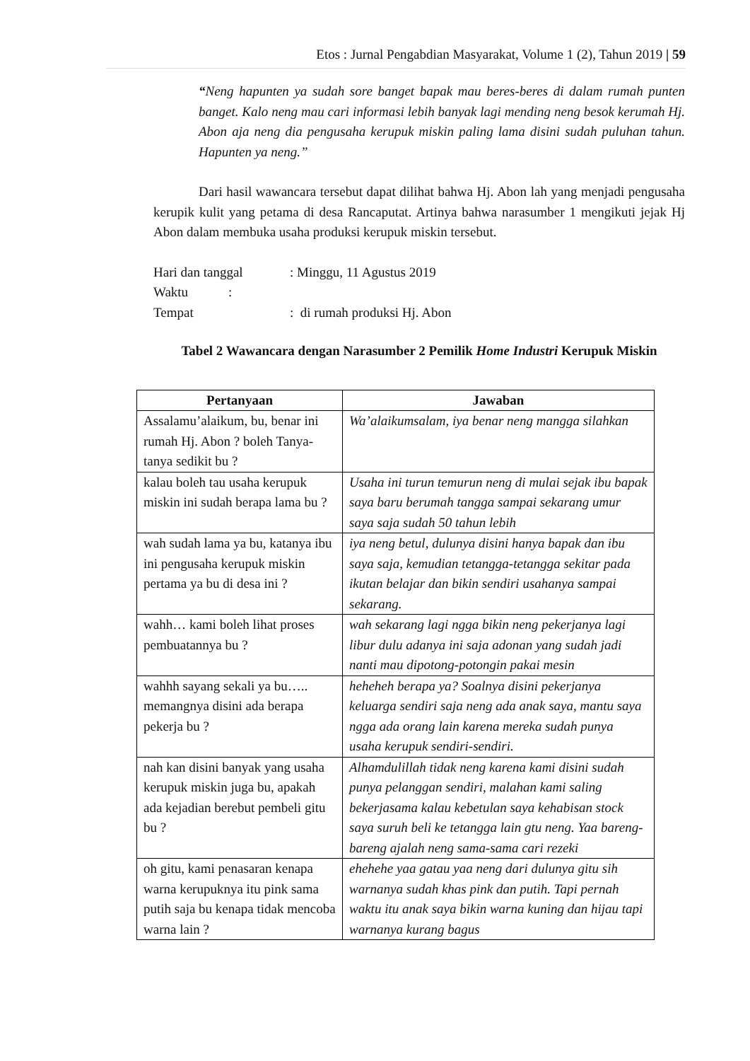Etos : Jurnal Pengabdian Masyarakat, Volume 1 (2), Tahun 2019 | 59
“Neng hapunten ya sudah sore banget bapak mau beres-beres di dalam rumah punten banget. Kalo neng mau cari informasi lebih banyak lagi mending neng besok kerumah Hj. Abon aja neng dia pengusaha kerupuk miskin paling lama disini sudah puluhan tahun. Hapunten ya neng.”
Dari hasil wawancara tersebut dapat dilihat bahwa Hj. Abon lah yang menjadi pengusaha kerupik kulit yang petama di desa Rancaputat. Artinya bahwa narasumber 1 mengikuti jejak Hj Abon dalam membuka usaha produksi kerupuk miskin tersebut.
| Hari dan tanggal | : Minggu, 11 Agustus 2019 |
| Waktu : | |
| Tempat | : di rumah produksi Hj. Abon |
Tabel 2 Wawancara dengan Narasumber 2 Pemilik Home Industri Kerupuk Miskin
| Pertanyaan | Jawaban |
| --- | --- |
| Assalamu’alaikum, bu, benar ini rumah Hj. Abon ? boleh Tanya-tanya sedikit bu ? | Wa’alaikumsalam, iya benar neng mangga silahkan |
| kalau boleh tau usaha kerupuk miskin ini sudah berapa lama bu ? | Usaha ini turun temurun neng di mulai sejak ibu bapak saya baru berumah tangga sampai sekarang umur saya saja sudah 50 tahun lebih |
| wah sudah lama ya bu, katanya ibu ini pengusaha kerupuk miskin pertama ya bu di desa ini ? | iya neng betul, dulunya disini hanya bapak dan ibu saya saja, kemudian tetangga-tetangga sekitar pada ikutan belajar dan bikin sendiri usahanya sampai sekarang. |
| wahh… kami boleh lihat proses pembuatannya bu ? | wah sekarang lagi ngga bikin neng pekerjanya lagi libur dulu adanya ini saja adonan yang sudah jadi nanti mau dipotong-potongin pakai mesin |
| wahhh sayang sekali ya bu….. memangnya disini ada berapa pekerja bu ? | heheheh berapa ya? Soalnya disini pekerjanya keluarga sendiri saja neng ada anak saya, mantu saya ngga ada orang lain karena mereka sudah punya usaha kerupuk sendiri-sendiri. |
| nah kan disini banyak yang usaha kerupuk miskin juga bu, apakah ada kejadian berebut pembeli gitu bu ? | Alhamdulillah tidak neng karena kami disini sudah punya pelanggan sendiri, malahan kami saling bekerjasama kalau kebetulan saya kehabisan stock saya suruh beli ke tetangga lain gtu neng. Yaa bareng-bareng ajalah neng sama-sama cari rezeki |
| oh gitu, kami penasaran kenapa warna kerupuknya itu pink sama putih saja bu kenapa tidak mencoba warna lain ? | ehehehe yaa gatau yaa neng dari dulunya gitu sih warnanya sudah khas pink dan putih. Tapi pernah waktu itu anak saya bikin warna kuning dan hijau tapi warnanya kurang bagus |